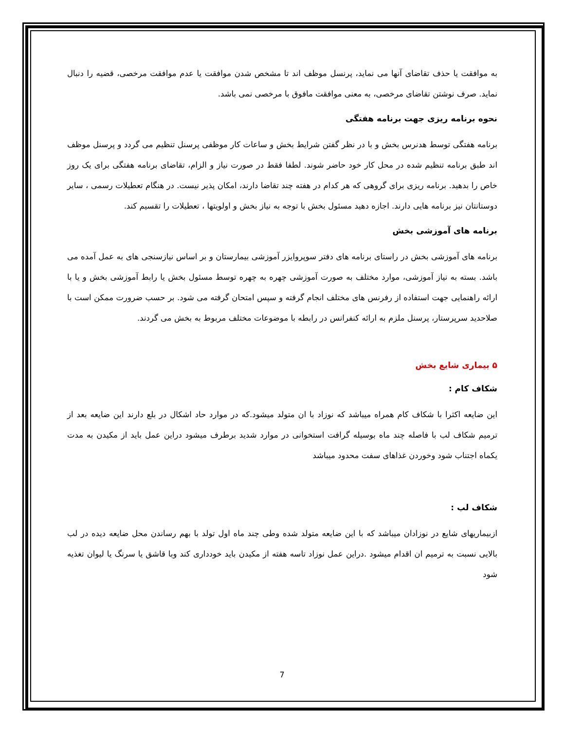به موافقت یا حذف تقاضای آنها می نماید، پرنسل موظف اند تا مشخص شدن موافقت یا عدم موافقت مرخصی، قضیه را دنبال نماید. صرف نوشتن تقاضای مرخصی، به معنی موافقت مافوق با مرخصی نمی باشد.
نحوه برنامه ریزی جهت برنامه هفتگی
برنامه هفتگی توسط هدنرس بخش و با در نظر گفتن شرایط بخش و ساعات کار موظفی پرسنل تنظیم می گردد و پرسنل موظف اند طبق برنامه تنظیم شده در محل کار خود حاضر شوند. لطفا فقط در صورت نیاز و الزام، تقاضای برنامه هفتگی برای یک روز خاص را بدهید. برنامه ریزی برای گروهی که هر کدام در هفته چند تقاضا دارند، امکان پذیر نیست. در هنگام تعطیلات رسمی ، سایر دوستانتان نیز برنامه هایی دارند. اجازه دهید مسئول بخش با توجه به نیاز بخش و اولویتها ، تعطیلات را تقسیم کند.
برنامه های آموزشی بخش
برنامه های آموزشی بخش در راستای برنامه های دفتر سوپروایزر آموزشی بیمارستان و بر اساس نیازسنجی های به عمل آمده می باشد. بسته به نیاز آموزشی، موارد مختلف به صورت آموزشی چهره به چهره توسط مسئول بخش یا رابط آموزشی بخش و یا با ارائه راهنمایی جهت استفاده از رفرنس های مختلف انجام گرفته و سپس امتحان گرفته می شود. بر حسب ضرورت ممکن است با صلاحدید سرپرستار، پرسنل ملزم به ارائه کنفرانس در رابطه با موضوعات مختلف مربوط به بخش می گردند.
۵ بیماری شایع بخش
شکاف کام :
این ضایعه اکثرا با شکاف کام همراه میباشد که نوزاد با ان متولد میشود.که در موارد حاد اشکال در بلع دارند این ضایعه بعد از ترمیم شکاف لب با فاصله چند ماه بوسیله گرافت استخوانی در موارد شدید برطرف میشود دراین عمل باید از مکیدن به مدت یکماه اجتناب شود وخوردن غذاهای سفت محدود میباشد
شکاف لب :
ازبیماریهای شایع در نوزادان میباشد که با این ضایعه متولد شده وطی چند ماه اول تولد با بهم رساندن محل ضایعه دیده در لب بالایی نسبت به ترمیم ان اقدام میشود .دراین عمل نوزاد تاسه هفته از مکیدن باید خودداری کند وبا قاشق یا سرنگ یا لیوان تغذیه شود
7